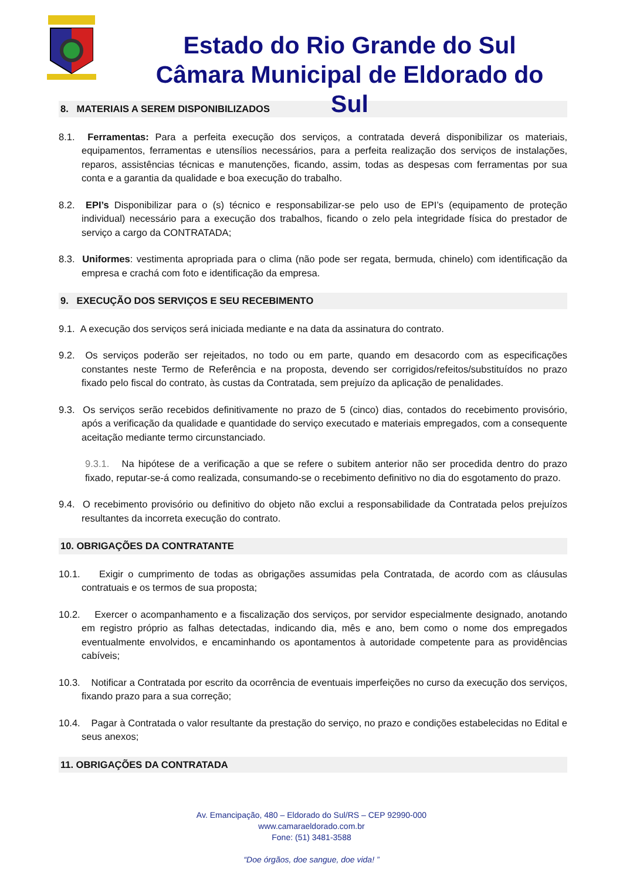Estado do Rio Grande do Sul
Câmara Municipal de Eldorado do Sul
8. MATERIAIS A SEREM DISPONIBILIZADOS
8.1. Ferramentas: Para a perfeita execução dos serviços, a contratada deverá disponibilizar os materiais, equipamentos, ferramentas e utensílios necessários, para a perfeita realização dos serviços de instalações, reparos, assistências técnicas e manutenções, ficando, assim, todas as despesas com ferramentas por sua conta e a garantia da qualidade e boa execução do trabalho.
8.2. EPI’s Disponibilizar para o (s) técnico e responsabilizar-se pelo uso de EPI’s (equipamento de proteção individual) necessário para a execução dos trabalhos, ficando o zelo pela integridade física do prestador de serviço a cargo da CONTRATADA;
8.3. Uniformes: vestimenta apropriada para o clima (não pode ser regata, bermuda, chinelo) com identificação da empresa e crachá com foto e identificação da empresa.
9. EXECUÇÃO DOS SERVIÇOS E SEU RECEBIMENTO
9.1. A execução dos serviços será iniciada mediante e na data da assinatura do contrato.
9.2. Os serviços poderão ser rejeitados, no todo ou em parte, quando em desacordo com as especificações constantes neste Termo de Referência e na proposta, devendo ser corrigidos/refeitos/substituídos no prazo fixado pelo fiscal do contrato, às custas da Contratada, sem prejuízo da aplicação de penalidades.
9.3. Os serviços serão recebidos definitivamente no prazo de 5 (cinco) dias, contados do recebimento provisório, após a verificação da qualidade e quantidade do serviço executado e materiais empregados, com a consequente aceitação mediante termo circunstanciado.
9.3.1. Na hipótese de a verificação a que se refere o subitem anterior não ser procedida dentro do prazo fixado, reputar-se-á como realizada, consumando-se o recebimento definitivo no dia do esgotamento do prazo.
9.4. O recebimento provisório ou definitivo do objeto não exclui a responsabilidade da Contratada pelos prejuízos resultantes da incorreta execução do contrato.
10. OBRIGAÇÕES DA CONTRATANTE
10.1. Exigir o cumprimento de todas as obrigações assumidas pela Contratada, de acordo com as cláusulas contratuais e os termos de sua proposta;
10.2. Exercer o acompanhamento e a fiscalização dos serviços, por servidor especialmente designado, anotando em registro próprio as falhas detectadas, indicando dia, mês e ano, bem como o nome dos empregados eventualmente envolvidos, e encaminhando os apontamentos à autoridade competente para as providências cabíveis;
10.3. Notificar a Contratada por escrito da ocorrência de eventuais imperfeições no curso da execução dos serviços, fixando prazo para a sua correção;
10.4. Pagar à Contratada o valor resultante da prestação do serviço, no prazo e condições estabelecidas no Edital e seus anexos;
11. OBRIGAÇÕES DA CONTRATADA
Av. Emancipação, 480 – Eldorado do Sul/RS – CEP 92990-000
www.camaraeldorado.com.br
Fone: (51) 3481-3588
“Doe órgãos, doe sangue, doe vida! ”